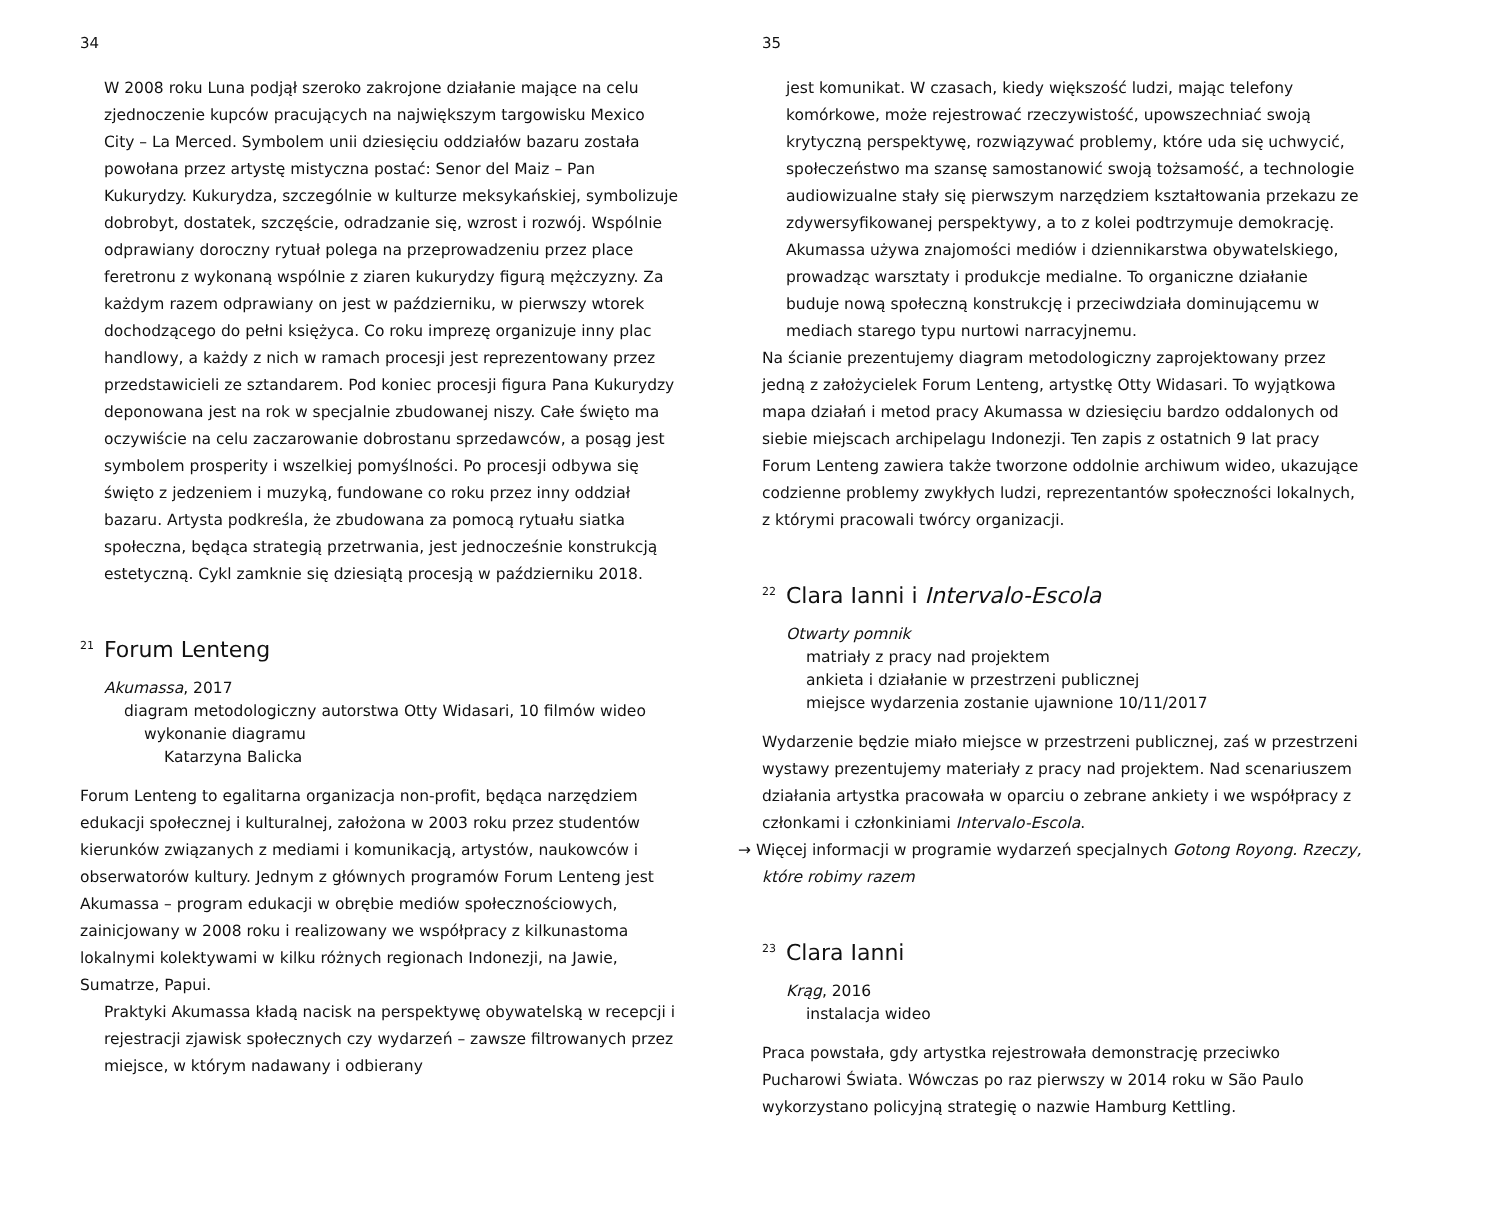34
W 2008 roku Luna podjął szeroko zakrojone działanie mające na celu zjednoczenie kupców pracujących na największym targowisku Mexico City – La Merced. Symbolem unii dziesięciu oddziałów bazaru została powołana przez artystę mistyczna postać: Senor del Maiz – Pan Kukurydzy. Kukurydza, szczególnie w kulturze meksykańskiej, symbolizuje dobrobyt, dostatek, szczęście, odradzanie się, wzrost i rozwój. Wspólnie odprawiany doroczny rytuał polega na przeprowadzeniu przez place feretronu z wykonaną wspólnie z ziaren kukurydzy figurą mężczyzny. Za każdym razem odprawiany on jest w październiku, w pierwszy wtorek dochodzącego do pełni księżyca. Co roku imprezę organizuje inny plac handlowy, a każdy z nich w ramach procesji jest reprezentowany przez przedstawicieli ze sztandarem. Pod koniec procesji figura Pana Kukurydzy deponowana jest na rok w specjalnie zbudowanej niszy. Całe święto ma oczywiście na celu zaczarowanie dobrostanu sprzedawców, a posąg jest symbolem prosperity i wszelkiej pomyślności. Po procesji odbywa się święto z jedzeniem i muzyką, fundowane co roku przez inny oddział bazaru. Artysta podkreśla, że zbudowana za pomocą rytuału siatka społeczna, będąca strategią przetrwania, jest jednocześnie konstrukcją estetyczną. Cykl zamknie się dziesiątą procesją w październiku 2018.
<sup>21</sup> Forum Lenteng
Akumassa, 2017
diagram metodologiczny autorstwa Otty Widasari, 10 filmów wideo
wykonanie diagramu
Katarzyna Balicka
Forum Lenteng to egalitarna organizacja non-profit, będąca narzędziem edukacji społecznej i kulturalnej, założona w 2003 roku przez studentów kierunków związanych z mediami i komunikacją, artystów, naukowców i obserwatorów kultury. Jednym z głównych programów Forum Lenteng jest Akumassa – program edukacji w obrębie mediów społecznościowych, zainicjowany w 2008 roku i realizowany we współpracy z kilkunastoma lokalnymi kolektywami w kilku różnych regionach Indonezji, na Jawie, Sumatrze, Papui.
Praktyki Akumassa kładą nacisk na perspektywę obywatelską w recepcji i rejestracji zjawisk społecznych czy wydarzeń – zawsze filtrowanych przez miejsce, w którym nadawany i odbierany
35
jest komunikat. W czasach, kiedy większość ludzi, mając telefony komórkowe, może rejestrować rzeczywistość, upowszechniać swoją krytyczną perspektywę, rozwiązywać problemy, które uda się uchwycić, społeczeństwo ma szansę samostanowić swoją tożsamość, a technologie audiowizualne stały się pierwszym narzędziem kształtowania przekazu ze zdywersyfikowanej perspektywy, a to z kolei podtrzymuje demokrację. Akumassa używa znajomości mediów i dziennikarstwa obywatelskiego, prowadząc warsztaty i produkcje medialne. To organiczne działanie buduje nową społeczną konstrukcję i przeciwdziała dominującemu w mediach starego typu nurtowi narracyjnemu.
Na ścianie prezentujemy diagram metodologiczny zaprojektowany przez jedną z założycielek Forum Lenteng, artystkę Otty Widasari. To wyjątkowa mapa działań i metod pracy Akumassa w dziesięciu bardzo oddalonych od siebie miejscach archipelagu Indonezji. Ten zapis z ostatnich 9 lat pracy Forum Lenteng zawiera także tworzone oddolnie archiwum wideo, ukazujące codzienne problemy zwykłych ludzi, reprezentantów społeczności lokalnych, z którymi pracowali twórcy organizacji.
<sup>22</sup> Clara Ianni i Intervalo-Escola
Otwarty pomnik
matriały z pracy nad projektem
ankieta i działanie w przestrzeni publicznej
miejsce wydarzenia zostanie ujawnione 10/11/2017
Wydarzenie będzie miało miejsce w przestrzeni publicznej, zaś w przestrzeni wystawy prezentujemy materiały z pracy nad projektem. Nad scenariuszem działania artystka pracowała w oparciu o zebrane ankiety i we współpracy z członkami i członkiniami Intervalo-Escola.
→ Więcej informacji w programie wydarzeń specjalnych Gotong Royong. Rzeczy, które robimy razem
<sup>23</sup> Clara Ianni
Krąg, 2016
instalacja wideo
Praca powstała, gdy artystka rejestrowała demonstrację przeciwko Pucharowi Świata. Wówczas po raz pierwszy w 2014 roku w São Paulo wykorzystano policyjną strategię o nazwie Hamburg Kettling.